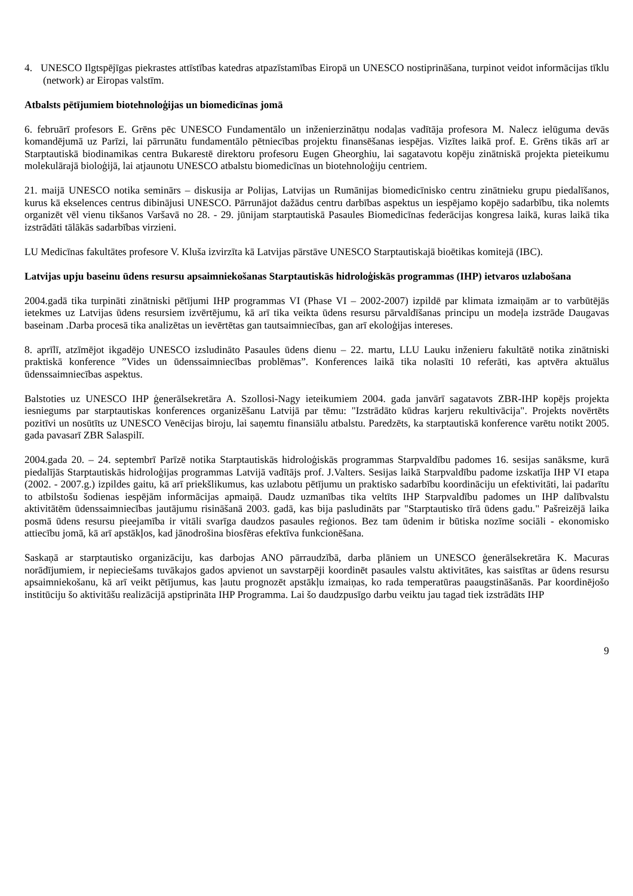4. UNESCO Ilgtspējīgas piekrastes attīstības katedras atpazīstamības Eiropā un UNESCO nostiprināšana, turpinot veidot informācijas tīklu (network) ar Eiropas valstīm.
Atbalsts pētījumiem biotehnoloģijas un biomedicīnas jomā
6. februārī profesors E. Grēns pēc UNESCO Fundamentālo un inženierzinātņu nodaļas vadītāja profesora M. Nalecz ielūguma devās komandējumā uz Parīzi, lai pārrunātu fundamentālo pētniecības projektu finansēšanas iespējas. Vizītes laikā prof. E. Grēns tikās arī ar Starptautiskā biodinamikas centra Bukarestē direktoru profesoru Eugen Gheorghiu, lai sagatavotu kopēju zinātniskā projekta pieteikumu molekulārajā bioloģijā, lai atjaunotu UNESCO atbalstu biomedicīnas un biotehnoloģiju centriem.
21. maijā UNESCO notika seminārs – diskusija ar Polijas, Latvijas un Rumānijas biomedicīnisko centru zinātnieku grupu piedalīšanos, kurus kā ekselences centrus dibinājusi UNESCO. Pārrunājot dažādus centru darbības aspektus un iespējamo kopējo sadarbību, tika nolemts organizēt vēl vienu tikšanos Varšavā no 28. - 29. jūnijam starptautiskā Pasaules Biomedicīnas federācijas kongresa laikā, kuras laikā tika izstrādāti tālākās sadarbības virzieni.
LU Medicīnas fakultātes profesore V. Kluša izvirzīta kā Latvijas pārstāve UNESCO Starptautiskajā bioētikas komitejā (IBC).
Latvijas upju baseinu ūdens resursu apsaimniekošanas Starptautiskās hidroloģiskās programmas (IHP) ietvaros uzlabošana
2004.gadā tika turpināti zinātniski pētījumi IHP programmas VI (Phase VI – 2002-2007) izpildē par klimata izmaiņām ar to varbūtējās ietekmes uz Latvijas ūdens resursiem izvērtējumu, kā arī tika veikta ūdens resursu pārvaldīšanas principu un modeļa izstrāde Daugavas baseinam .Darba procesā tika analizētas un ievērtētas gan tautsaimniecības, gan arī ekoloģijas intereses.
8. aprīlī, atzīmējot ikgadējo UNESCO izsludināto Pasaules ūdens dienu – 22. martu, LLU Lauku inženieru fakultātē notika zinātniski praktiskā konference ”Vides un ūdenssaimniecības problēmas”. Konferences laikā tika nolasīti 10 referāti, kas aptvēra aktuālus ūdenssaimniecības aspektus.
Balstoties uz UNESCO IHP ģenerālsekretāra A. Szollosi-Nagy ieteikumiem 2004. gada janvārī sagatavots ZBR-IHP kopējs projekta iesniegums par starptautiskas konferences organizēšanu Latvijā par tēmu: "Izstrādāto kūdras karjeru rekultivācija". Projekts novērtēts pozitīvi un nosūtīts uz UNESCO Venēcijas biroju, lai saņemtu finansiālu atbalstu. Paredzēts, ka starptautiskā konference varētu notikt 2005. gada pavasarī ZBR Salaspilī.
2004.gada 20. – 24. septembrī Parīzē notika Starptautiskās hidroloģiskās programmas Starpvaldību padomes 16. sesijas sanāksme, kurā piedalījās Starptautiskās hidroloģijas programmas Latvijā vadītājs prof. J.Valters. Sesijas laikā Starpvaldību padome izskatīja IHP VI etapa (2002. - 2007.g.) izpildes gaitu, kā arī priekšlikumus, kas uzlabotu pētījumu un praktisko sadarbību koordināciju un efektivitāti, lai padarītu to atbilstošu šodienas iespējām informācijas apmaiņā. Daudz uzmanības tika veltīts IHP Starpvaldību padomes un IHP dalībvalstu aktivitātēm ūdenssaimniecības jautājumu risināšanā 2003. gadā, kas bija pasludināts par "Starptautisko tīrā ūdens gadu." Pašreizējā laika posmā ūdens resursu pieejamība ir vitāli svarīga daudzos pasaules reģionos. Bez tam ūdenim ir būtiska nozīme sociāli - ekonomisko attiecību jomā, kā arī apstākļos, kad jānodrošina biosfēras efektīva funkcionēšana.
Saskaņā ar starptautisko organizāciju, kas darbojas ANO pārraudzībā, darba plāniem un UNESCO ģenerālsekretāra K. Macuras norādījumiem, ir nepieciešams tuvākajos gados apvienot un savstarpēji koordinēt pasaules valstu aktivitātes, kas saistītas ar ūdens resursu apsaimniekošanu, kā arī veikt pētījumus, kas ļautu prognozēt apstākļu izmaiņas, ko rada temperatūras paaugstināšanās. Par koordinējošo institūciju šo aktivitāšu realizācijā apstiprināta IHP Programma. Lai šo daudzpusīgo darbu veiktu jau tagad tiek izstrādāts IHP
9